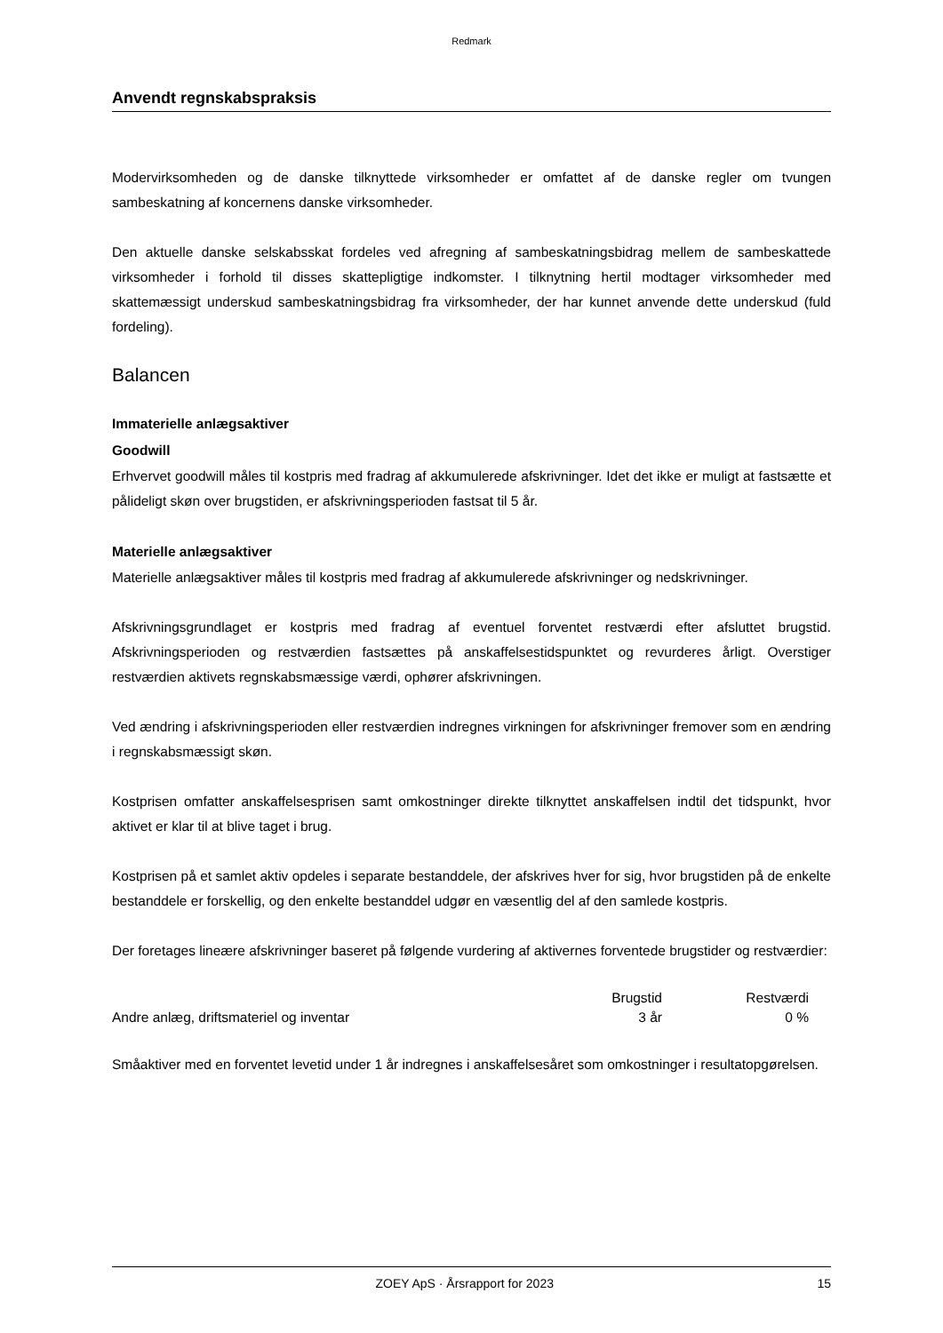Redmark
Anvendt regnskabspraksis
Modervirksomheden og de danske tilknyttede virksomheder er omfattet af de danske regler om tvungen sambeskatning af koncernens danske virksomheder.
Den aktuelle danske selskabsskat fordeles ved afregning af sambeskatningsbidrag mellem de sambeskattede virksomheder i forhold til disses skattepligtige indkomster. I tilknytning hertil modtager virksomheder med skattemæssigt underskud sambeskatningsbidrag fra virksomheder, der har kunnet anvende dette underskud (fuld fordeling).
Balancen
Immaterielle anlægsaktiver
Goodwill
Erhvervet goodwill måles til kostpris med fradrag af akkumulerede afskrivninger. Idet det ikke er muligt at fastsætte et pålideligt skøn over brugstiden, er afskrivningsperioden fastsat til 5 år.
Materielle anlægsaktiver
Materielle anlægsaktiver måles til kostpris med fradrag af akkumulerede afskrivninger og nedskrivninger.
Afskrivningsgrundlaget er kostpris med fradrag af eventuel forventet restværdi efter afsluttet brugstid. Afskrivningsperioden og restværdien fastsættes på anskaffelsestidspunktet og revurderes årligt. Overstiger restværdien aktivets regnskabsmæssige værdi, ophører afskrivningen.
Ved ændring i afskrivningsperioden eller restværdien indregnes virkningen for afskrivninger fremover som en ændring i regnskabsmæssigt skøn.
Kostprisen omfatter anskaffelsesprisen samt omkostninger direkte tilknyttet anskaffelsen indtil det tidspunkt, hvor aktivet er klar til at blive taget i brug.
Kostprisen på et samlet aktiv opdeles i separate bestanddele, der afskrives hver for sig, hvor brugstiden på de enkelte bestanddele er forskellig, og den enkelte bestanddel udgør en væsentlig del af den samlede kostpris.
Der foretages lineære afskrivninger baseret på følgende vurdering af aktivernes forventede brugstider og restværdier:
| | Brugstid | Restværdi |
| --- | --- | --- |
| Andre anlæg, driftsmateriel og inventar | 3 år | 0 % |
Småaktiver med en forventet levetid under 1 år indregnes i anskaffelsesåret som omkostninger i resultatopgørelsen.
ZOEY ApS · Årsrapport for 2023 15